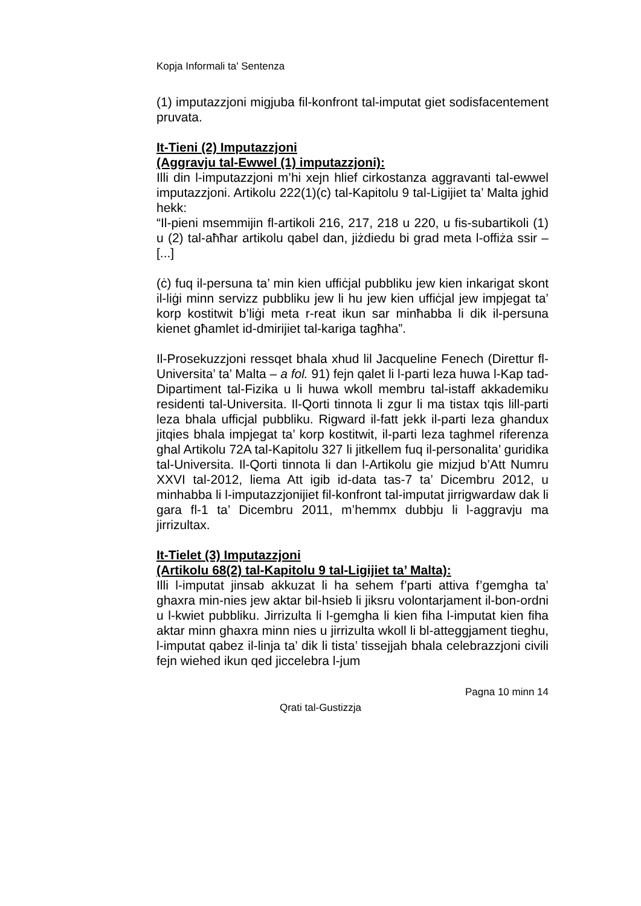Kopja Informali ta' Sentenza
(1) imputazzjoni migjuba fil-konfront tal-imputat giet sodisfacentement pruvata.
It-Tieni (2) Imputazzjoni
(Aggravju tal-Ewwel (1) imputazzjoni):
Illi din l-imputazzjoni m’hi xejn hlief cirkostanza aggravanti tal-ewwel imputazzjoni. Artikolu 222(1)(c) tal-Kapitolu 9 tal-Ligijiet ta’ Malta jghid hekk:
“Il-pieni msemmijin fl-artikoli 216, 217, 218 u 220, u fis-subartikoli (1) u (2) tal-aħħar artikolu qabel dan, jiżdiedu bi grad meta l-offiża ssir – [...]
(ċ) fuq il-persuna ta’ min kien uffiċjal pubbliku jew kien inkarigat skont il-liġi minn servizz pubbliku jew li hu jew kien uffiċjal jew impjegat ta’ korp kostitwit b’liġi meta r-reat ikun sar minħabba li dik il-persuna kienet għamlet id-dmirijiet tal-kariga tagħha”.
Il-Prosekuzzjoni ressqet bhala xhud lil Jacqueline Fenech (Direttur fl-Universita’ ta’ Malta – a fol. 91) fejn qalet li l-parti leza huwa l-Kap tad-Dipartiment tal-Fizika u li huwa wkoll membru tal-istaff akkademiku residenti tal-Universita. Il-Qorti tinnota li zgur li ma tistax tqis lill-parti leza bhala ufficjal pubbliku. Rigward il-fatt jekk il-parti leza ghandux jitqies bhala impjegat ta’ korp kostitwit, il-parti leza taghmel riferenza ghal Artikolu 72A tal-Kapitolu 327 li jitkellem fuq il-personalita’ guridika tal-Universita. Il-Qorti tinnota li dan l-Artikolu gie mizjud b’Att Numru XXVI tal-2012, liema Att igib id-data tas-7 ta’ Dicembru 2012, u minhabba li l-imputazzjonijiet fil-konfront tal-imputat jirrigwardaw dak li gara fl-1 ta’ Dicembru 2011, m’hemmx dubbju li l-aggravju ma jirrizultax.
It-Tielet (3) Imputazzjoni
(Artikolu 68(2) tal-Kapitolu 9 tal-Ligijiet ta’ Malta):
Illi l-imputat jinsab akkuzat li ha sehem f’parti attiva f’gemgha ta’ ghaxra min-nies jew aktar bil-hsieb li jiksru volontarjament il-bon-ordni u l-kwiet pubbliku. Jirrizulta li l-gemgha li kien fiha l-imputat kien fiha aktar minn ghaxra minn nies u jirrizulta wkoll li bl-atteggjament tieghu, l-imputat qabez il-linja ta’ dik li tista’ tissejjah bhala celebrazzjoni civili fejn wiehed ikun qed jiccelebra l-jum
Pagna 10 minn 14
Qrati tal-Gustizzja